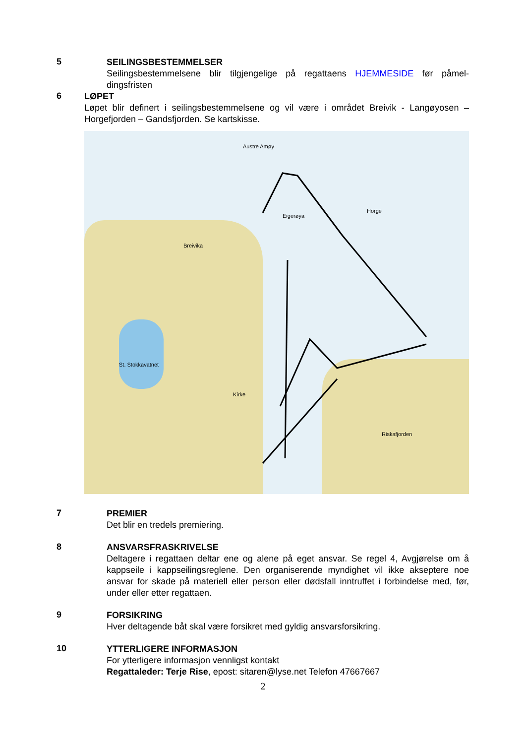5
SEILINGSBESTEMMELSER
Seilingsbestemmelsene blir tilgjengelige på regattaens HJEMMESIDE før påmel-dingsfristen
6
LØPET
Løpet blir definert i seilingsbestemmelsene og vil være i området Breivik - Langøyosen – Horgefjorden – Gandsfjorden. Se kartskisse.
Austre Amøy
Breivika
Eigerøya
Horge
St. Stokkavatnet
Kirke
Riskafjorden
7
PREMIER
Det blir en tredels premiering.
8
ANSVARSFRASKRIVELSE
Deltagere i regattaen deltar ene og alene på eget ansvar. Se regel 4, Avgjørelse om å kappseile i kappseilingsreglene. Den organiserende myndighet vil ikke akseptere noe ansvar for skade på materiell eller person eller dødsfall inntruffet i forbindelse med, før, under eller etter regattaen.
9
FORSIKRING
Hver deltagende båt skal være forsikret med gyldig ansvarsforsikring.
10
YTTERLIGERE INFORMASJON
For ytterligere informasjon vennligst kontakt
Regattaleder: Terje Rise, epost: sitaren@lyse.net Telefon 47667667
2